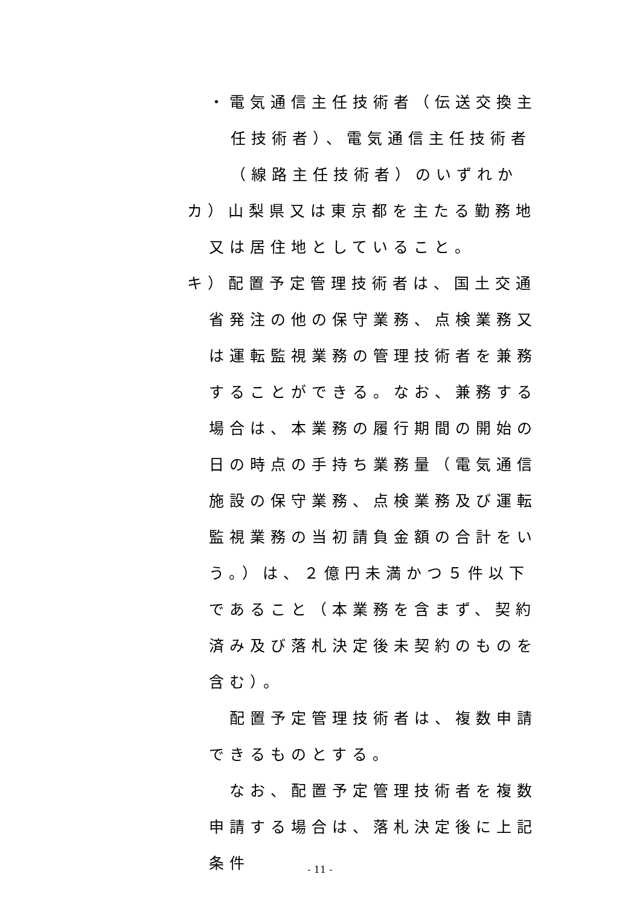・電気通信主任技術者（伝送交換主任技術者）、電気通信主任技術者（線路主任技術者）のいずれか
カ）山梨県又は東京都を主たる勤務地又は居住地としていること。
キ）配置予定管理技術者は、国土交通省発注の他の保守業務、点検業務又は運転監視業務の管理技術者を兼務することができる。なお、兼務する場合は、本業務の履行期間の開始の日の時点の手持ち業務量（電気通信施設の保守業務、点検業務及び運転監視業務の当初請負金額の合計をいう。）は、２億円未満かつ５件以下であること（本業務を含まず、契約済み及び落札決定後未契約のものを含む）。
配置予定管理技術者は、複数申請できるものとする。
なお、配置予定管理技術者を複数申請する場合は、落札決定後に上記条件
- 11 -